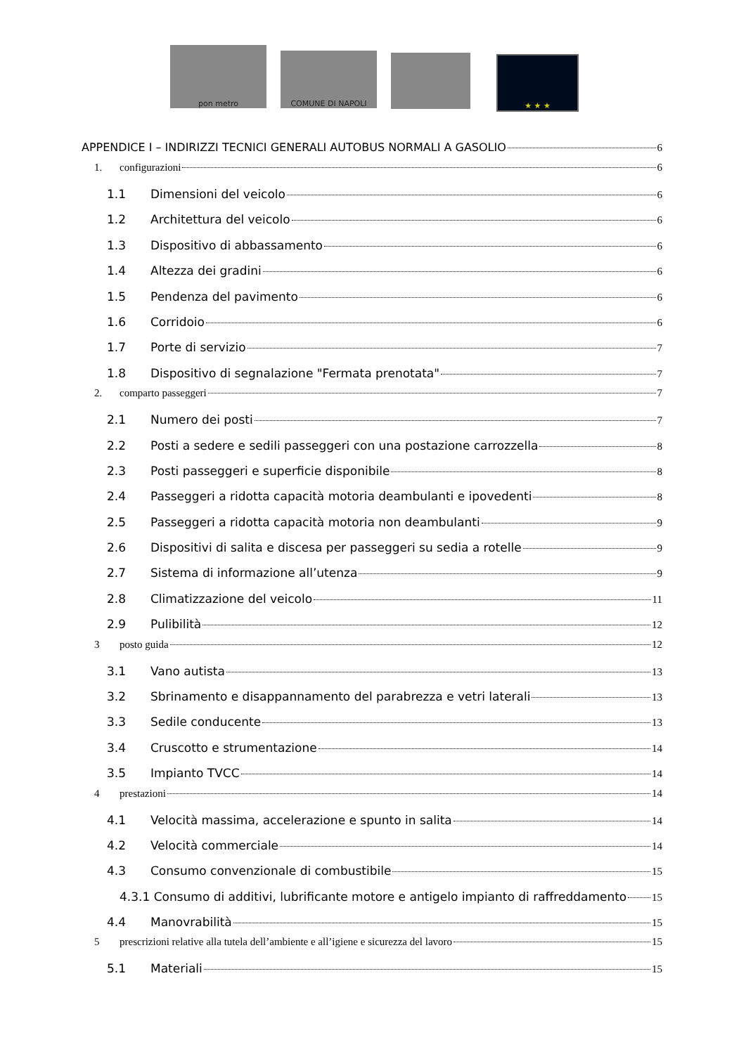pon metro
COMUNE DI NAPOLI
★ ★ ★
APPENDICE I – INDIRIZZI TECNICI GENERALI AUTOBUS NORMALI A GASOLIO 6
1. configurazioni 6
1.1 Dimensioni del veicolo 6
1.2 Architettura del veicolo 6
1.3 Dispositivo di abbassamento 6
1.4 Altezza dei gradini 6
1.5 Pendenza del pavimento 6
1.6 Corridoio 6
1.7 Porte di servizio 7
1.8 Dispositivo di segnalazione "Fermata prenotata" 7
2. comparto passeggeri 7
2.1 Numero dei posti 7
2.2 Posti a sedere e sedili passeggeri con una postazione carrozzella 8
2.3 Posti passeggeri e superficie disponibile 8
2.4 Passeggeri a ridotta capacità motoria deambulanti e ipovedenti 8
2.5 Passeggeri a ridotta capacità motoria non deambulanti 9
2.6 Dispositivi di salita e discesa per passeggeri su sedia a rotelle 9
2.7 Sistema di informazione all’utenza 9
2.8 Climatizzazione del veicolo 11
2.9 Pulibilità 12
3 posto guida 12
3.1 Vano autista 13
3.2 Sbrinamento e disappannamento del parabrezza e vetri laterali 13
3.3 Sedile conducente 13
3.4 Cruscotto e strumentazione 14
3.5 Impianto TVCC 14
4 prestazioni 14
4.1 Velocità massima, accelerazione e spunto in salita 14
4.2 Velocità commerciale 14
4.3 Consumo convenzionale di combustibile 15
4.3.1 Consumo di additivi, lubrificante motore e antigelo impianto di raffreddamento 15
4.4 Manovrabilità 15
5 prescrizioni relative alla tutela dell’ambiente e all’igiene e sicurezza del lavoro 15
5.1 Materiali 15